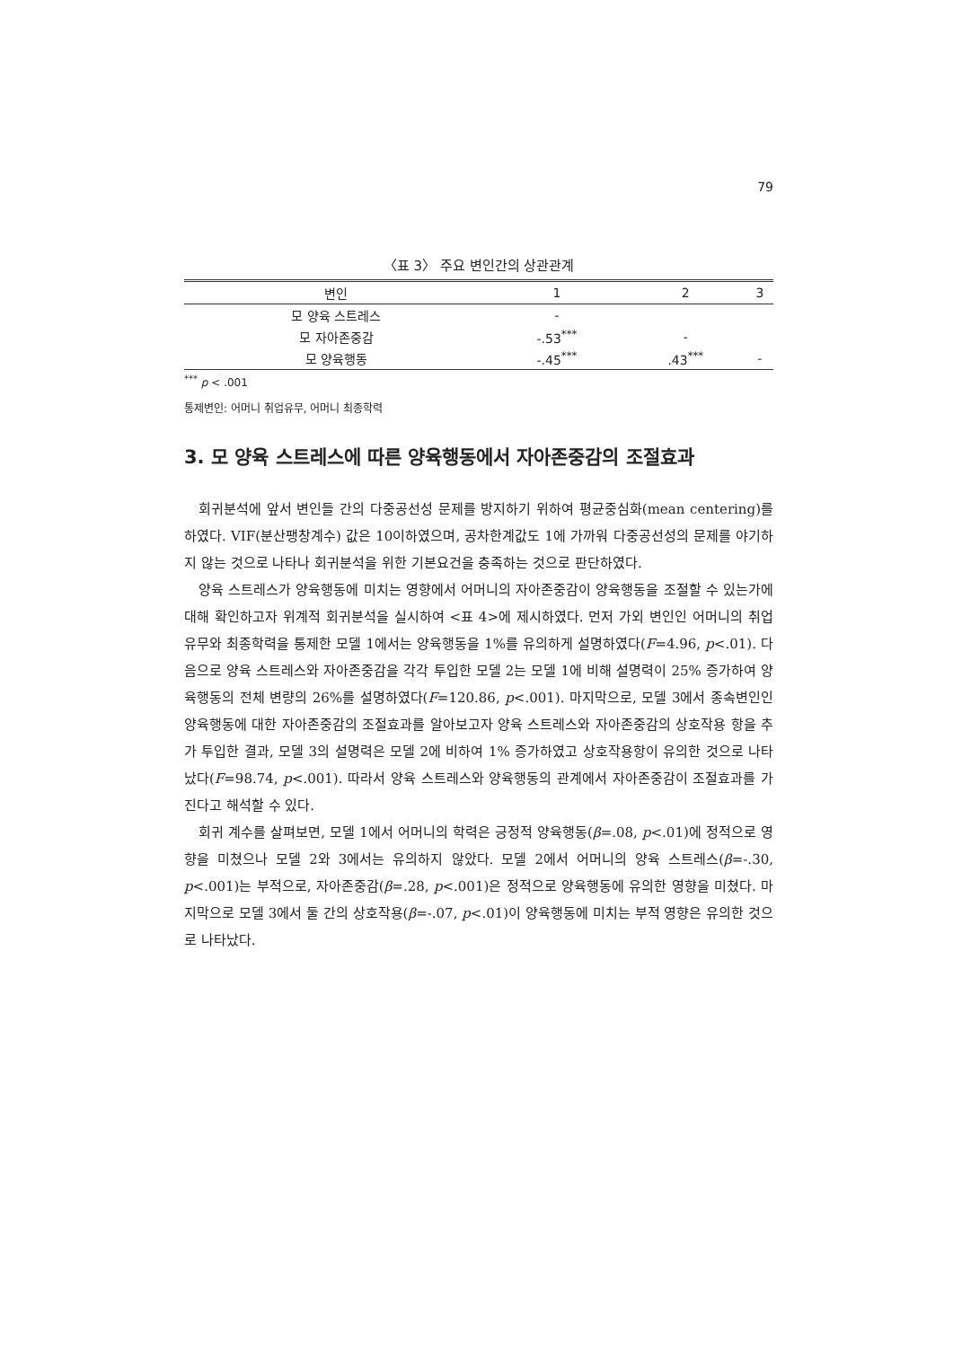79
〈표 3〉 주요 변인간의 상관관계
| 변인 | 1 | 2 | 3 |
| --- | --- | --- | --- |
| 모 양육 스트레스 | - | | |
| 모 자아존중감 | -.53<sup>***</sup> | - | |
| 모 양육행동 | -.45<sup>***</sup> | .43<sup>***</sup> | - |
<sup>***</sup> p < .001
통제변인: 어머니 취업유무, 어머니 최종학력
3. 모 양육 스트레스에 따른 양육행동에서 자아존중감의 조절효과
회귀분석에 앞서 변인들 간의 다중공선성 문제를 방지하기 위하여 평균중심화(mean centering)를 하였다. VIF(분산팽창계수) 값은 10이하였으며, 공차한계값도 1에 가까워 다중공선성의 문제를 야기하지 않는 것으로 나타나 회귀분석을 위한 기본요건을 충족하는 것으로 판단하였다.
양육 스트레스가 양육행동에 미치는 영향에서 어머니의 자아존중감이 양육행동을 조절할 수 있는가에 대해 확인하고자 위계적 회귀분석을 실시하여 <표 4>에 제시하였다. 먼저 가외 변인인 어머니의 취업유무와 최종학력을 통제한 모델 1에서는 양육행동을 1%를 유의하게 설명하였다(F=4.96, p<.01). 다음으로 양육 스트레스와 자아존중감을 각각 투입한 모델 2는 모델 1에 비해 설명력이 25% 증가하여 양육행동의 전체 변량의 26%를 설명하였다(F=120.86, p<.001). 마지막으로, 모델 3에서 종속변인인 양육행동에 대한 자아존중감의 조절효과를 알아보고자 양육 스트레스와 자아존중감의 상호작용 항을 추가 투입한 결과, 모델 3의 설명력은 모델 2에 비하여 1% 증가하였고 상호작용항이 유의한 것으로 나타났다(F=98.74, p<.001). 따라서 양육 스트레스와 양육행동의 관계에서 자아존중감이 조절효과를 가진다고 해석할 수 있다.
회귀 계수를 살펴보면, 모델 1에서 어머니의 학력은 긍정적 양육행동(β=.08, p<.01)에 정적으로 영향을 미쳤으나 모델 2와 3에서는 유의하지 않았다. 모델 2에서 어머니의 양육 스트레스(β=-.30, p<.001)는 부적으로, 자아존중감(β=.28, p<.001)은 정적으로 양육행동에 유의한 영향을 미쳤다. 마지막으로 모델 3에서 둘 간의 상호작용(β=-.07, p<.01)이 양육행동에 미치는 부적 영향은 유의한 것으로 나타났다.